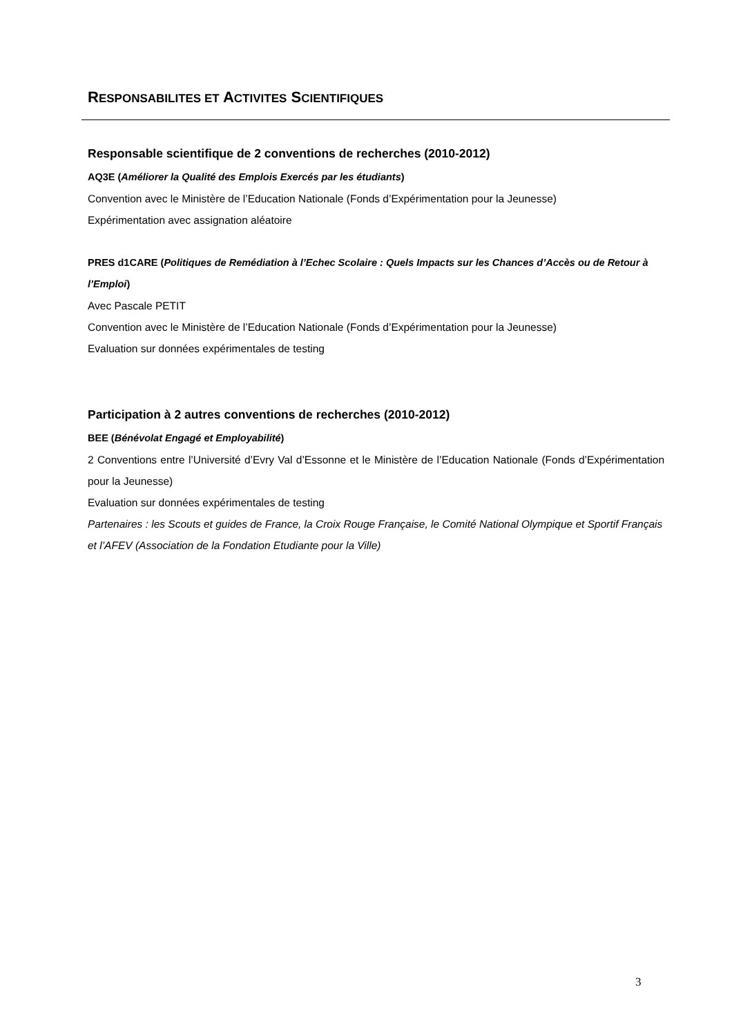RESPONSABILITES ET ACTIVITES SCIENTIFIQUES
Responsable scientifique de 2 conventions de recherches (2010-2012)
AQ3E (Améliorer la Qualité des Emplois Exercés par les étudiants)
Convention avec le Ministère de l’Education Nationale (Fonds d’Expérimentation pour la Jeunesse)
Expérimentation avec assignation aléatoire
PRES d1CARE (Politiques de Remédiation à l’Echec Scolaire : Quels Impacts sur les Chances d’Accès ou de Retour à l’Emploi)
Avec Pascale PETIT
Convention avec le Ministère de l’Education Nationale (Fonds d’Expérimentation pour la Jeunesse)
Evaluation sur données expérimentales de testing
Participation à 2 autres conventions de recherches (2010-2012)
BEE (Bénévolat Engagé et Employabilité)
2 Conventions entre l’Université d’Evry Val d’Essonne et le Ministère de l’Education Nationale (Fonds d’Expérimentation pour la Jeunesse)
Evaluation sur données expérimentales de testing
Partenaires : les Scouts et guides de France, la Croix Rouge Française, le Comité National Olympique et Sportif Français et l’AFEV (Association de la Fondation Etudiante pour la Ville)
3